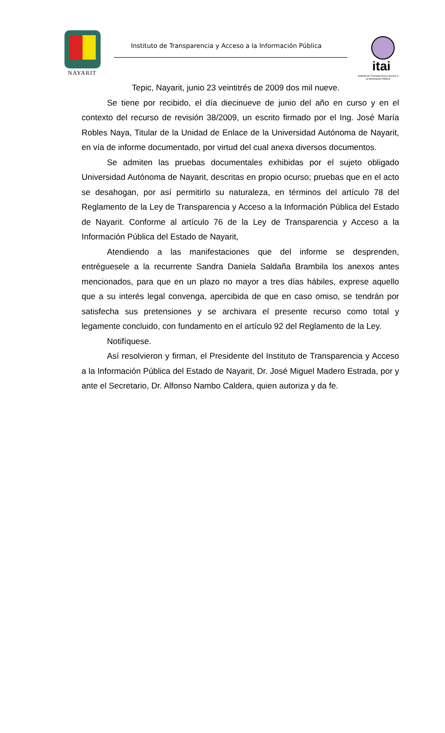NAYARIT
Instituto de Transparencia y Acceso a la Información Pública
itai
Instituto de Transparencia y Acceso a la Información Pública
Tepic, Nayarit, junio 23 veintitrés de 2009 dos mil nueve.
Se tiene por recibido, el día diecinueve de junio del año en curso y en el contexto del recurso de revisión 38/2009, un escrito firmado por el Ing. José María Robles Naya, Titular de la Unidad de Enlace de la Universidad Autónoma de Nayarit, en vía de informe documentado, por virtud del cual anexa diversos documentos.
Se admiten las pruebas documentales exhibidas por el sujeto obligado Universidad Autónoma de Nayarit, descritas en propio ocurso; pruebas que en el acto se desahogan, por así permitirlo su naturaleza, en términos del artículo 78 del Reglamento de la Ley de Transparencia y Acceso a la Información Pública del Estado de Nayarit. Conforme al artículo 76 de la Ley de Transparencia y Acceso a la Información Pública del Estado de Nayarit,
Atendiendo a las manifestaciones que del informe se desprenden, entréguesele a la recurrente Sandra Daniela Saldaña Brambila los anexos antes mencionados, para que en un plazo no mayor a tres días hábiles, exprese aquello que a su interés legal convenga, apercibida de que en caso omiso, se tendrán por satisfecha sus pretensiones y se archivara el presente recurso como total y legamente concluido, con fundamento en el artículo 92 del Reglamento de la Ley.
Notifíquese.
Así resolvieron y firman, el Presidente del Instituto de Transparencia y Acceso a la Información Pública del Estado de Nayarit, Dr. José Miguel Madero Estrada, por y ante el Secretario, Dr. Alfonso Nambo Caldera, quien autoriza y da fe.